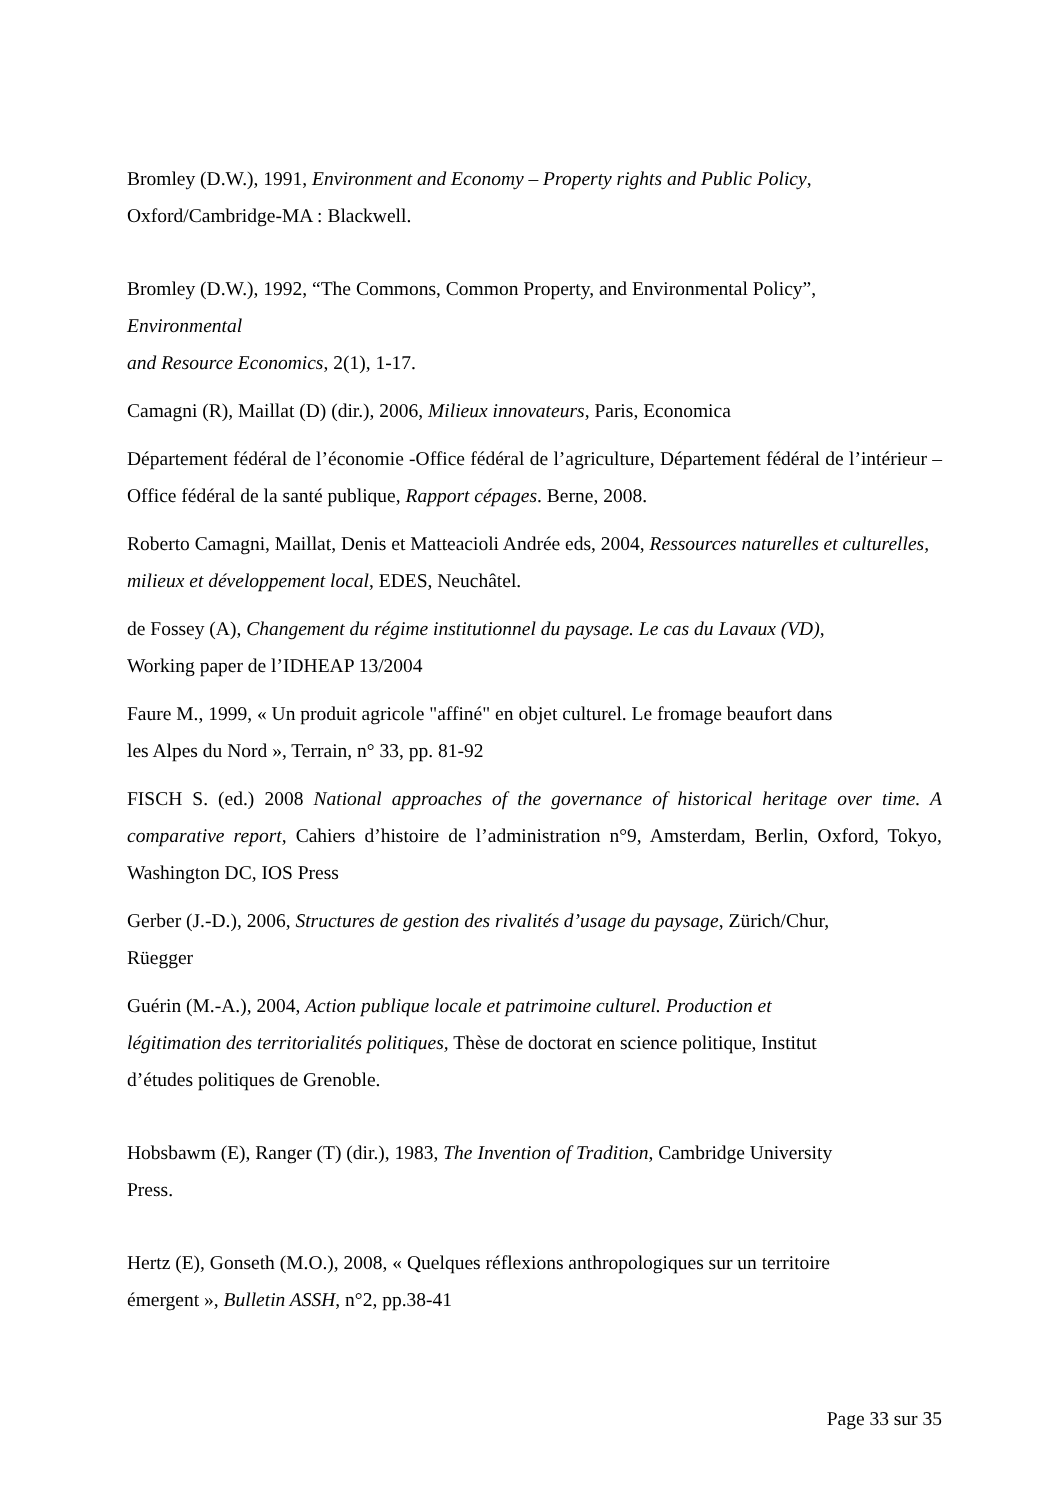Bromley (D.W.), 1991, Environment and Economy – Property rights and Public Policy, Oxford/Cambridge-MA : Blackwell.
Bromley (D.W.), 1992, “The Commons, Common Property, and Environmental Policy”,
Environmental
and Resource Economics, 2(1), 1-17.
Camagni (R), Maillat (D) (dir.), 2006, Milieux innovateurs, Paris, Economica
Département fédéral de l’économie -Office fédéral de l’agriculture, Département fédéral de l’intérieur – Office fédéral de la santé publique, Rapport cépages. Berne, 2008.
Roberto Camagni, Maillat, Denis et Matteacioli Andrée eds, 2004, Ressources naturelles et culturelles, milieux et développement local, EDES, Neuchâtel.
de Fossey (A), Changement du régime institutionnel du paysage. Le cas du Lavaux (VD),
Working paper de l’IDHEAP 13/2004
Faure M., 1999, « Un produit agricole "affiné" en objet culturel. Le fromage beaufort dans
les Alpes du Nord », Terrain, n° 33, pp. 81-92
FISCH S. (ed.) 2008 National approaches of the governance of historical heritage over time. A comparative report, Cahiers d’histoire de l’administration n°9, Amsterdam, Berlin, Oxford, Tokyo, Washington DC, IOS Press
Gerber (J.-D.), 2006, Structures de gestion des rivalités d’usage du paysage, Zürich/Chur,
Rüegger
Guérin (M.-A.), 2004, Action publique locale et patrimoine culturel. Production et
légitimation des territorialités politiques, Thèse de doctorat en science politique, Institut
d’études politiques de Grenoble.
Hobsbawm (E), Ranger (T) (dir.), 1983, The Invention of Tradition, Cambridge University
Press.
Hertz (E), Gonseth (M.O.), 2008, « Quelques réflexions anthropologiques sur un territoire
émergent », Bulletin ASSH, n°2, pp.38-41
Page 33 sur 35